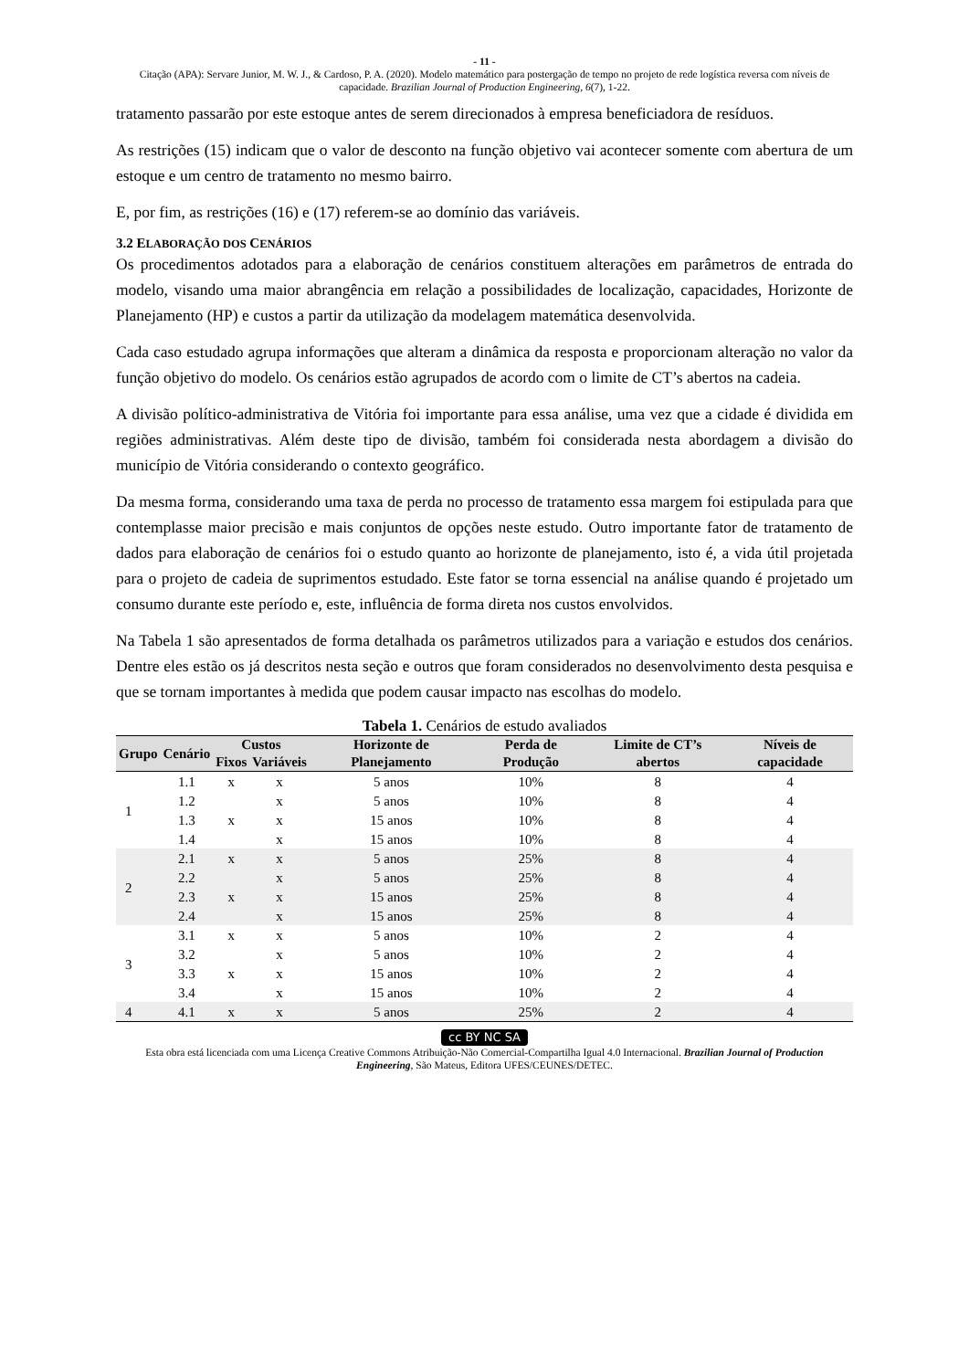- 11 -
Citação (APA): Servare Junior, M. W. J., & Cardoso, P. A. (2020). Modelo matemático para postergação de tempo no projeto de rede logística reversa com níveis de capacidade. Brazilian Journal of Production Engineering, 6(7), 1-22.
tratamento passarão por este estoque antes de serem direcionados à empresa beneficiadora de resíduos.
As restrições (15) indicam que o valor de desconto na função objetivo vai acontecer somente com abertura de um estoque e um centro de tratamento no mesmo bairro.
E, por fim, as restrições (16) e (17) referem-se ao domínio das variáveis.
3.2 ELABORAÇÃO DOS CENÁRIOS
Os procedimentos adotados para a elaboração de cenários constituem alterações em parâmetros de entrada do modelo, visando uma maior abrangência em relação a possibilidades de localização, capacidades, Horizonte de Planejamento (HP) e custos a partir da utilização da modelagem matemática desenvolvida.
Cada caso estudado agrupa informações que alteram a dinâmica da resposta e proporcionam alteração no valor da função objetivo do modelo. Os cenários estão agrupados de acordo com o limite de CT’s abertos na cadeia.
A divisão político-administrativa de Vitória foi importante para essa análise, uma vez que a cidade é dividida em regiões administrativas. Além deste tipo de divisão, também foi considerada nesta abordagem a divisão do município de Vitória considerando o contexto geográfico.
Da mesma forma, considerando uma taxa de perda no processo de tratamento essa margem foi estipulada para que contemplasse maior precisão e mais conjuntos de opções neste estudo. Outro importante fator de tratamento de dados para elaboração de cenários foi o estudo quanto ao horizonte de planejamento, isto é, a vida útil projetada para o projeto de cadeia de suprimentos estudado. Este fator se torna essencial na análise quando é projetado um consumo durante este período e, este, influência de forma direta nos custos envolvidos.
Na Tabela 1 são apresentados de forma detalhada os parâmetros utilizados para a variação e estudos dos cenários. Dentre eles estão os já descritos nesta seção e outros que foram considerados no desenvolvimento desta pesquisa e que se tornam importantes à medida que podem causar impacto nas escolhas do modelo.
Tabela 1. Cenários de estudo avaliados
| Grupo | Cenário | Custos | | Horizonte de Planejamento | Perda de Produção | Limite de CT’s abertos | Níveis de capacidade |
| --- | --- | --- | --- | --- | --- | --- | --- |
| | | Fixos | Variáveis | | | | |
| 1 | 1.1 | x | x | 5 anos | 10% | 8 | 4 |
| | 1.2 | | x | 5 anos | 10% | 8 | 4 |
| | 1.3 | x | x | 15 anos | 10% | 8 | 4 |
| | 1.4 | | x | 15 anos | 10% | 8 | 4 |
| 2 | 2.1 | x | x | 5 anos | 25% | 8 | 4 |
| | 2.2 | | x | 5 anos | 25% | 8 | 4 |
| | 2.3 | x | x | 15 anos | 25% | 8 | 4 |
| | 2.4 | | x | 15 anos | 25% | 8 | 4 |
| 3 | 3.1 | x | x | 5 anos | 10% | 2 | 4 |
| | 3.2 | | x | 5 anos | 10% | 2 | 4 |
| | 3.3 | x | x | 15 anos | 10% | 2 | 4 |
| | 3.4 | | x | 15 anos | 10% | 2 | 4 |
| 4 | 4.1 | x | x | 5 anos | 25% | 2 | 4 |
cc BY NC SA
Esta obra está licenciada com uma Licença Creative Commons Atribuição-Não Comercial-Compartilha Igual 4.0 Internacional. Brazilian Journal of Production Engineering, São Mateus, Editora UFES/CEUNES/DETEC.